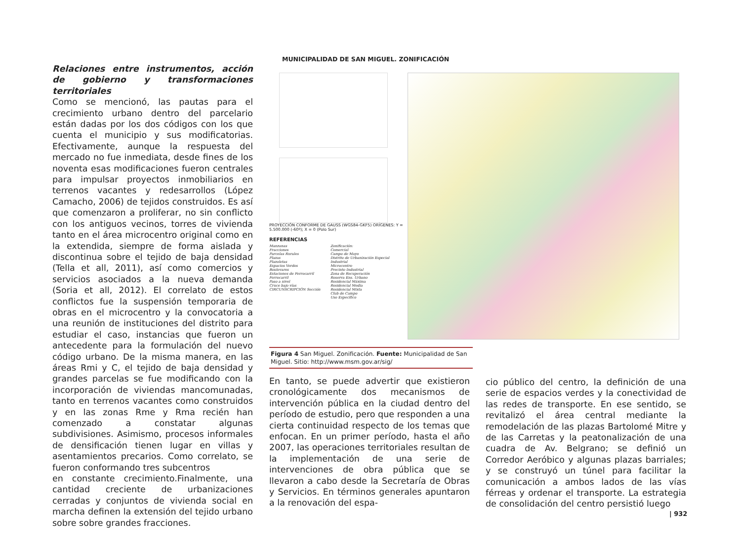Relaciones entre instrumentos, acción de gobierno y transformaciones territoriales
Como se mencionó, las pautas para el crecimiento urbano dentro del parcelario están dadas por los dos códigos con los que cuenta el municipio y sus modificatorias. Efectivamente, aunque la respuesta del mercado no fue inmediata, desde fines de los noventa esas modificaciones fueron centrales para impulsar proyectos inmobiliarios en terrenos vacantes y redesarrollos (López Camacho, 2006) de tejidos construidos. Es así que comenzaron a proliferar, no sin conflicto con los antiguos vecinos, torres de vivienda tanto en el área microcentro original como en la extendida, siempre de forma aislada y discontinua sobre el tejido de baja densidad (Tella et all, 2011), así como comercios y servicios asociados a la nueva demanda (Soria et all, 2012). El correlato de estos conflictos fue la suspensión temporaria de obras en el microcentro y la convocatoria a una reunión de instituciones del distrito para estudiar el caso, instancias que fueron un antecedente para la formulación del nuevo código urbano. De la misma manera, en las áreas Rmi y C, el tejido de baja densidad y grandes parcelas se fue modificando con la incorporación de viviendas mancomunadas, tanto en terrenos vacantes como construidos y en las zonas Rme y Rma recién han comenzado a constatar algunas subdivisiones. Asimismo, procesos informales de densificación tienen lugar en villas y asentamientos precarios. Como correlato, se fueron conformando tres subcentros
en constante crecimiento.Finalmente, una cantidad creciente de urbanizaciones cerradas y conjuntos de vivienda social en marcha definen la extensión del tejido urbano sobre sobre grandes fracciones.
MUNICIPALIDAD DE SAN MIGUEL. ZONIFICACIÓN
PROYECCIÓN CONFORME DE GAUSS (WGS84-GKF5) ORÍGENES: Y = 5.500.000 (-60º); X = 0 (Polo Sur)
REFERENCIAS
Manzanas
Fracciones
Parcelas Rurales
Plazas
Plazoletas
Espacios Verdes
Boulevares
Estaciones de Ferrocarril
Ferrocarril
Paso a nivel
Cruce bajo vías
CIRCUNSCRIPCIÓN Sección
Zonificación:
Comercial
Campo de Mayo
Distrito de Urbanización Especial
Industrial
Microcentro
Precinto Industrial
Zona de Recuperación
Reserva Ens. Urbano
Residencial Máxima
Residencial Media
Residencial Mixta
Club de Campo
Uso Específico
Figura 4 San Miguel. Zonificación. Fuente: Municipalidad de San Miguel. Sitio: http://www.msm.gov.ar/sig/
En tanto, se puede advertir que existieron cronológicamente dos mecanismos de intervención pública en la ciudad dentro del período de estudio, pero que responden a una cierta continuidad respecto de los temas que enfocan. En un primer período, hasta el año 2007, las operaciones territoriales resultan de la implementación de una serie de intervenciones de obra pública que se llevaron a cabo desde la Secretaría de Obras y Servicios. En términos generales apuntaron a la renovación del espa-
cio público del centro, la definición de una serie de espacios verdes y la conectividad de las redes de transporte. En ese sentido, se revitalizó el área central mediante la remodelación de las plazas Bartolomé Mitre y de las Carretas y la peatonalización de una cuadra de Av. Belgrano; se definió un Corredor Aeróbico y algunas plazas barriales; y se construyó un túnel para facilitar la comunicación a ambos lados de las vías férreas y ordenar el transporte. La estrategia de consolidación del centro persistió luego
| 932